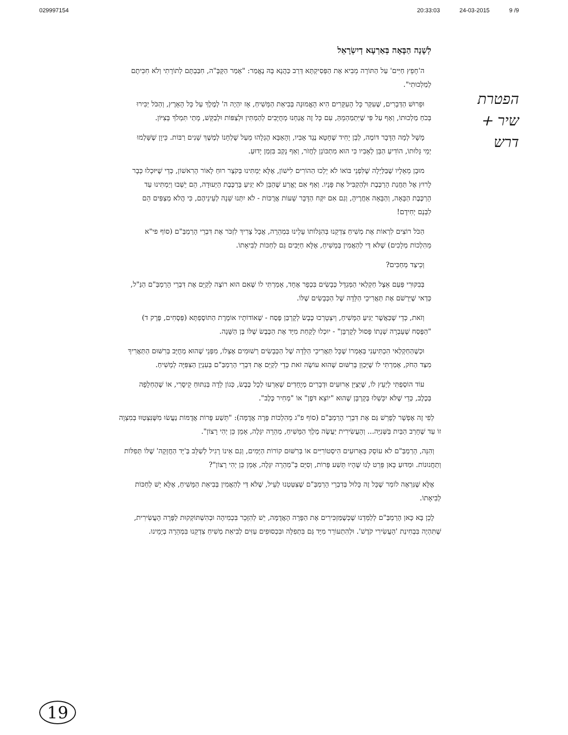029997154 20:33:03 24-03-2015 9 /9
הפטרת
שיר +
דרש
לְשָׁנָה הַבָּאָה בְּאַרְעָא דְיִשְׂרָאֵל
ה'חָפֵץ חַיִּים' עַל הַתּוֹרָה מֵבִיא אֶת הַפְּסִיקְתָּא דְּרַב כַּהֲנָא בָּהּ נֶאֱמַר: "אָמַר הַקָּבָּ"ה, חִבַּבְתֶּם לְתוֹרָתִי וְלֹא חִכִּיתֶם לְמַלְכוּתִי".
וּפֵרוּשׁ הַדְּבָרִים, שֶׁעִקַּר כָּל הָעִקָּרִים הִיא הָאֱמוּנָה בְּבִיאַת הַמָּשִׁיחַ, אָז יִהְיֶה ה' לְמֶלֶךְ עַל כָּל הָאָרֶץ, וְהַכֹּל יַכִּירוּ בְּכֹחַ מַלְכוּתוֹ, וְאַף עַל פִּי שֶׁיִּתְמַהְמֵהַּ, עִם כָּל זֶה אֲנַחְנוּ מְחֻיָּבִים לְהַמְתִּין וּלְצַפּוֹת וּלְבַקֵּשׁ, מָתַי תִּמְלֹךְ בְּצִיּוֹן.
מָשָׁל לְמָה הַדָּבָר דּוֹמֶה, לְבֵן יָחִיד שֶׁחָטָא נֶגֶד אָבִיו, וְהָאַבָּא הֶגְלָהוּ מֵעַל שֻׁלְחָנוֹ לְמֶשֶׁךְ שָׁנִים רַבּוֹת. כֵּיוָן שֶׁשָּׁלְמוּ יְמֵי גָּלוּתוֹ, הוֹדִיעַ הַבֵּן לְאָבִיו כִּי הוּא מִתְכּוֹנֵן לַחֲזֹר, וְאַף נָקַב בִּזְמַן יָדוּעַ.
מוּבָן מֵאֵלָיו שֶׁבַּלַּיְלָה שֶׁלִּפְנֵי בּוֹאוֹ לֹא יֵלְכוּ הַהוֹרִים לִישׁוֹן, אֶלָּא יַמְתִּינוּ בְּקֹצֶר רוּחַ לָאוֹר הָרִאשׁוֹן, כְּדֵי שֶׁיּוּכְלוּ כְּבָר לָרוּץ אֶל תַּחֲנַת הָרַכֶּבֶת וּלְהַקְבִּיל אֶת פָּנָיו. וְאַף אִם יֶאֱרַע שֶׁהַבֵּן לֹא יַגִּיעַ בָּרַכֶּבֶת הַיְּעוּדָה, הֵם יֵשְׁבוּ וְיַמְתִּינוּ עַד הָרַכֶּבֶת הַבָּאָה, וְהַבָּאָה אַחֲרֶיהָ, וְגַם אִם יִקַּח הַדָּבָר שָׁעוֹת אֲרֻכּוֹת - לֹא יִתְּנוּ שֵׁנָה לְעֵינֵיהֶם, כִּי הֲלֹא מְצַפִּים הֵם לִבְנָם יְחִידָם!
הַכֹּל רוֹצִים לִרְאוֹת אֶת מְשִׁיחַ צִדְקֵנוּ בְּהִגָּלוֹתוֹ עָלֵינוּ בִּמְהֵרָה, אֲבָל צָרִיךְ לִזְכֹּר אֶת דִּבְרֵי הָרַמְבַּ"ם (סוֹף פי"א מֵהִלְכוֹת מְלָכִים) שֶׁלֹּא דַּי לְהַאֲמִין בְּמָשִׁיחַ, אֶלָּא חַיָּבִים גַּם לְחַכּוֹת לְבִיאָתוֹ.
וְכֵיצַד מְחַכִּים?
בְּבִקּוּרִי פַּעַם אֵצֶל חַקְלַאי הַמְּגַדֵּל כְּבָשִׂים בִּכְפָר אֶחָד, אָמַרְתִּי לוֹ שֶׁאִם הוּא רוֹצֶה לְקַיֵּם אֶת דִּבְרֵי הָרַמְבַּ"ם הַנַּ"ל, כְּדַאי שֶׁיִּרְשֹׁם אֶת תַּאֲרִיכֵי הַלֵּדָה שֶׁל הַכְּבָשִׂים שֶׁלּוֹ.
וְזֹאת, כְּדֵי שֶׁכַּאֲשֶׁר יַגִּיעַ הַמָּשִׁיחַ, וְיִצְטָרְכוּ כֶּבֶשׂ לְקָרְבַּן פֶּסַח - שֶׁאוֹדוֹתָיו אוֹמֶרֶת הַתּוֹסֶפְתָּא (פְּסָחִים, פֶּרֶק ד) "הַפֶּסַח שֶׁעָבְרָה שְׁנָתוֹ פָּסוּל לְקָרְבָּן" - יוּכְלוּ לָקַחַת מִיָּד אֶת הַכֶּבֶשׂ שֶׁלּוֹ בֶּן הַשָּׁנָה.
וּכְשֶׁהַחַקְלַאי הִכְתִּיעַנִי בְּאָמְרוֹ שֶׁכָּל תַּאֲרִיכֵי הַלֵּדָה שֶׁל הַכְּבָשִׂים רְשׁוּמִים אֶצְלוֹ, מִפְּנֵי שֶׁהוּא מְחֻיָּב בְּרִשּׁוּם הַתַּאֲרִיךְ מִצַּד הַחֹק, אָמַרְתִּי לוֹ שֶׁיְּכַוֵּן בָּרִשּׁוּם שֶׁהוּא עוֹשֶׂה זֹאת כְּדֵי לְקַיֵּם אֶת דִּבְרֵי הָרַמְבַּ"ם בְּעִנְיַן הַצִּפִּיָּה לְמָשִׁיחַ.
עוֹד הוֹסַפְתִּי לְיַעֵץ לוֹ, שֶׁיְּצַיֵּן אֵרוּעִים וּדְבָרִים מְיֻחָדִים שֶׁאֵרְעוּ לְכָל כֶּבֶשׂ, כְּגוֹן לֵדָה בְּנִתּוּחַ קֵיסָרִי, אוֹ שֶׁהֶחְלָפָה בְּכֶלֶב, כְּדֵי שֶׁלֹּא יִכָּשְׁלוּ בְּקָרְבָּן שֶׁהוּא "יוֹצֵא דֹּפֶן" אוֹ "מְחִיר כֶּלֶב".
לְפִי זֶה אֶפְשָׁר לְפָרֵשׁ גַּם אֶת דִּבְרֵי הָרַמְבַּ"ם (סוֹף פ"ג מֵהִלְכוֹת פָּרָה אֲדֻמָּה): "תֵּשַׁע פָּרוֹת אֲדֻמּוֹת נַעֲשׂוּ מִשֶּׁנִּצְטַוּוּ בְּמִצְוָה זוֹ עַד שֶׁחָרַב הַבַּיִת בַּשְּׁנִיָּה... וְהָעֲשִׂירִית יַעֲשֶׂה מֶלֶךְ הַמָּשִׁיחַ, מְהֵרָה יִגָּלֶה, אָמֵן כֵּן יְהִי רָצוֹן".
וְהִנֵּה, הָרַמְבַּ"ם לֹא עוֹסֵק בְּאֵרוּעִים הִיסְטוֹרִיִּים אוֹ בְּרִשּׁוּם קוֹרוֹת הַיָּמִים, וְגַם אֵינוֹ רָגִיל לְשַׁלֵּב בַּ'יָּד הַחֲזָקָה' שֶׁלּוֹ תְּפִלּוֹת וְתַחֲנוּנוֹת. וּמַדּוּעַ כָּאן פֵּרֵט לָנוּ שֶׁהָיוּ תֵּשַׁע פָּרוֹת, וְסִיֵּם בְּ"מְהֵרָה יִגָּלֶה, אָמֵן כֵּן יְהִי רָצוֹן"?
אֶלָּא שֶׁנִּרְאֶה לוֹמַר שֶׁכָּל זֶה כָּלוּל בְּדִבְרֵי הָרַמְבַּ"ם שֶׁצִּטַּטְנוּ לְעֵיל, שֶׁלֹּא דַּי לְהַאֲמִין בְּבִיאַת הַמָּשִׁיחַ, אֶלָּא יֵשׁ לְחַכּוֹת לְבִיאָתוֹ.
לָכֵן בָּא כָּאן הָרַמְבַּ"ם לְלַמְּדֵנוּ שֶׁכְּשֶׁמַּזְכִּירִים אֶת הַפָּרָה הָאֲדֻמָּה, יֵשׁ לְהִזָּכֵר בִּכְמִיהָה וּבְהִשְׁתּוֹקְקוּת לַפָּרָה הָעֲשִׂירִית, שֶׁתִּהְיֶה בִּבְחִינַת 'הָעֲשִׂירִי קֹדֶשׁ'. וּלְהִתְעוֹרֵר מִיָּד גַּם בִּתְפִלָּה וּבִכְסוּפִים עַזִּים לְבִיאַת מְשִׁיחַ צִדְקֵנוּ בִּמְהֵרָה בְיָמֵינוּ.
19